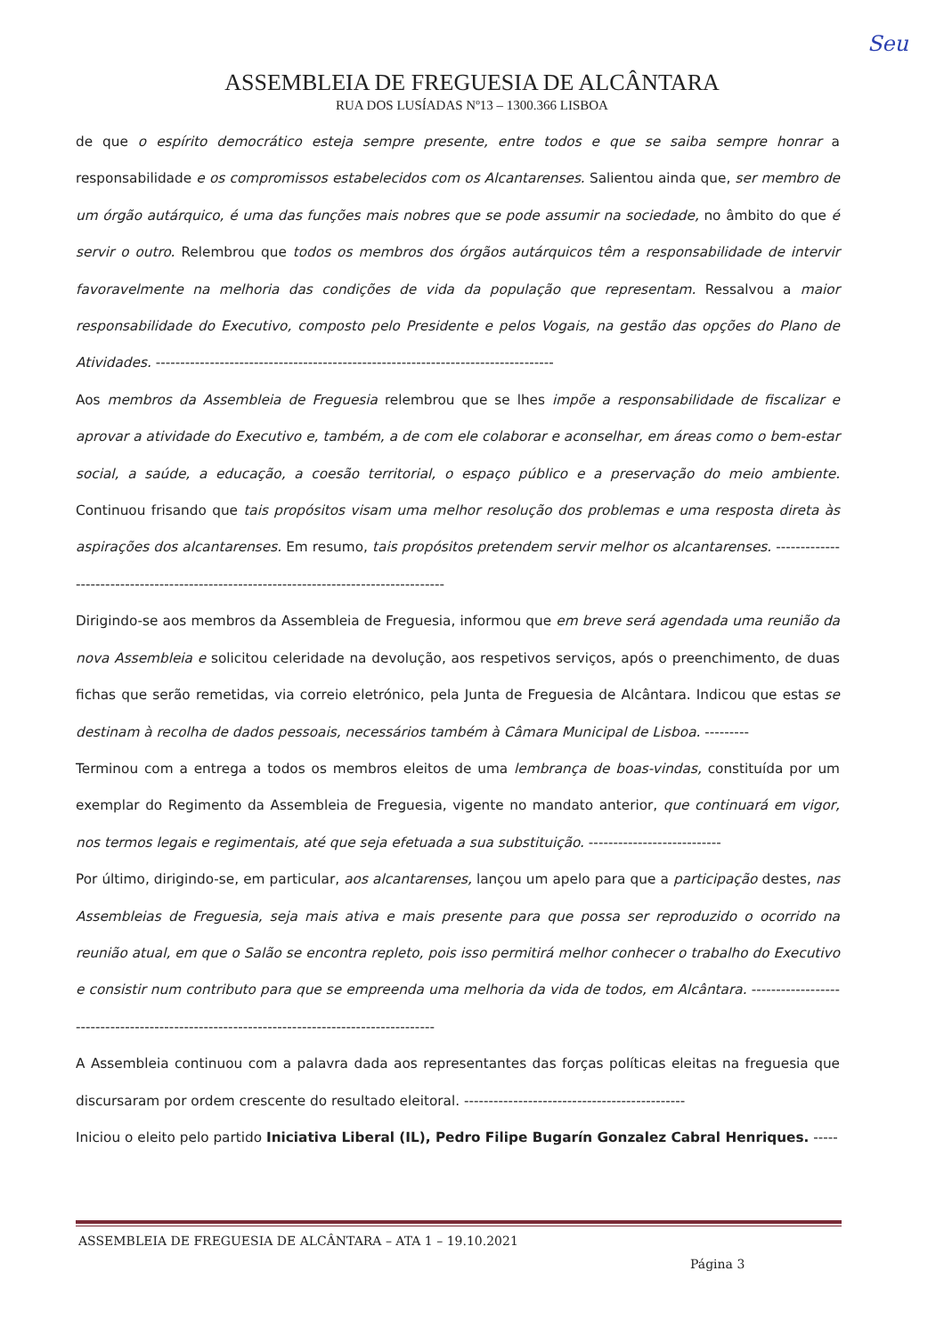Seu
ASSEMBLEIA DE FREGUESIA DE ALCÂNTARA
RUA DOS LUSÍADAS Nº13 – 1300.366 LISBOA
de que o espírito democrático esteja sempre presente, entre todos e que se saiba sempre honrar a responsabilidade e os compromissos estabelecidos com os Alcantarenses. Salientou ainda que, ser membro de um órgão autárquico, é uma das funções mais nobres que se pode assumir na sociedade, no âmbito do que é servir o outro. Relembrou que todos os membros dos órgãos autárquicos têm a responsabilidade de intervir favoravelmente na melhoria das condições de vida da população que representam. Ressalvou a maior responsabilidade do Executivo, composto pelo Presidente e pelos Vogais, na gestão das opções do Plano de Atividades. ---------------------------------------------------------------------------------
Aos membros da Assembleia de Freguesia relembrou que se lhes impõe a responsabilidade de fiscalizar e aprovar a atividade do Executivo e, também, a de com ele colaborar e aconselhar, em áreas como o bem-estar social, a saúde, a educação, a coesão territorial, o espaço público e a preservação do meio ambiente. Continuou frisando que tais propósitos visam uma melhor resolução dos problemas e uma resposta direta às aspirações dos alcantarenses. Em resumo, tais propósitos pretendem servir melhor os alcantarenses. ----------------------------------------------------------------------------------------
Dirigindo-se aos membros da Assembleia de Freguesia, informou que em breve será agendada uma reunião da nova Assembleia e solicitou celeridade na devolução, aos respetivos serviços, após o preenchimento, de duas fichas que serão remetidas, via correio eletrónico, pela Junta de Freguesia de Alcântara. Indicou que estas se destinam à recolha de dados pessoais, necessários também à Câmara Municipal de Lisboa. ---------
Terminou com a entrega a todos os membros eleitos de uma lembrança de boas-vindas, constituída por um exemplar do Regimento da Assembleia de Freguesia, vigente no mandato anterior, que continuará em vigor, nos termos legais e regimentais, até que seja efetuada a sua substituição. ---------------------------
Por último, dirigindo-se, em particular, aos alcantarenses, lançou um apelo para que a participação destes, nas Assembleias de Freguesia, seja mais ativa e mais presente para que possa ser reproduzido o ocorrido na reunião atual, em que o Salão se encontra repleto, pois isso permitirá melhor conhecer o trabalho do Executivo e consistir num contributo para que se empreenda uma melhoria da vida de todos, em Alcântara. -------------------------------------------------------------------------------------------
A Assembleia continuou com a palavra dada aos representantes das forças políticas eleitas na freguesia que discursaram por ordem crescente do resultado eleitoral. ---------------------------------------------
Iniciou o eleito pelo partido Iniciativa Liberal (IL), Pedro Filipe Bugarín Gonzalez Cabral Henriques. -----
ASSEMBLEIA DE FREGUESIA DE ALCÂNTARA – ATA 1 – 19.10.2021
Página 3